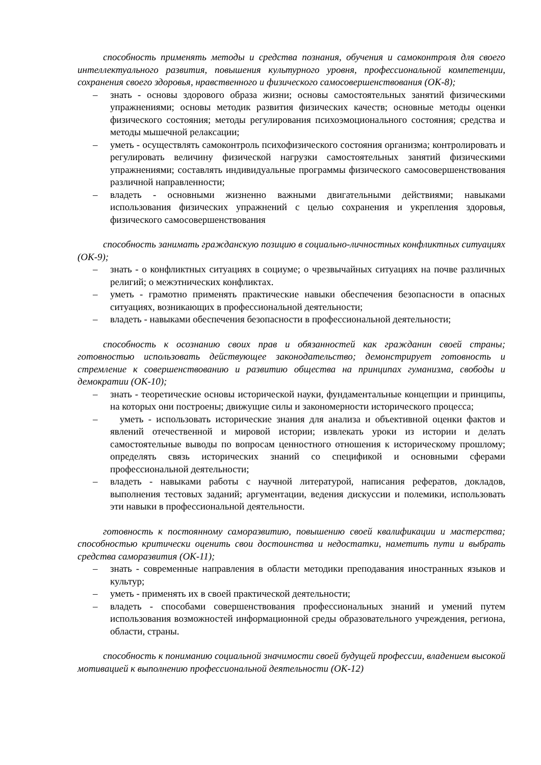способность применять методы и средства познания, обучения и самоконтроля для своего интеллектуального развития, повышения культурного уровня, профессиональной компетенции, сохранения своего здоровья, нравственного и физического самосовершенствования (ОК-8);
– знать - основы здорового образа жизни; основы самостоятельных занятий физическими упражнениями; основы методик развития физических качеств; основные методы оценки физического состояния; методы регулирования психоэмоционального состояния; средства и методы мышечной релаксации;
– уметь - осуществлять самоконтроль психофизического состояния организма; контролировать и регулировать величину физической нагрузки самостоятельных занятий физическими упражнениями; составлять индивидуальные программы физического самосовершенствования различной направленности;
– владеть - основными жизненно важными двигательными действиями; навыками использования физических упражнений с целью сохранения и укрепления здоровья, физического самосовершенствования
способность занимать гражданскую позицию в социально-личностных конфликтных ситуациях (ОК-9);
– знать - о конфликтных ситуациях в социуме; о чрезвычайных ситуациях на почве различных религий; о межэтнических конфликтах.
– уметь - грамотно применять практические навыки обеспечения безопасности в опасных ситуациях, возникающих в профессиональной деятельности;
– владеть - навыками обеспечения безопасности в профессиональной деятельности;
способность к осознанию своих прав и обязанностей как гражданин своей страны; готовностью использовать действующее законодательство; демонстрирует готовность и стремление к совершенствованию и развитию общества на принципах гуманизма, свободы и демократии (ОК-10);
– знать - теоретические основы исторической науки, фундаментальные концепции и принципы, на которых они построены; движущие силы и закономерности исторического процесса;
– уметь - использовать исторические знания для анализа и объективной оценки фактов и явлений отечественной и мировой истории; извлекать уроки из истории и делать самостоятельные выводы по вопросам ценностного отношения к историческому прошлому; определять связь исторических знаний со спецификой и основными сферами профессиональной деятельности;
– владеть - навыками работы с научной литературой, написания рефератов, докладов, выполнения тестовых заданий; аргументации, ведения дискуссии и полемики, использовать эти навыки в профессиональной деятельности.
готовность к постоянному саморазвитию, повышению своей квалификации и мастерства; способностью критически оценить свои достоинства и недостатки, наметить пути и выбрать средства саморазвития (ОК-11);
– знать - современные направления в области методики преподавания иностранных языков и культур;
– уметь - применять их в своей практической деятельности;
– владеть - способами совершенствования профессиональных знаний и умений путем использования возможностей информационной среды образовательного учреждения, региона, области, страны.
способность к пониманию социальной значимости своей будущей профессии, владением высокой мотивацией к выполнению профессиональной деятельности (ОК-12)